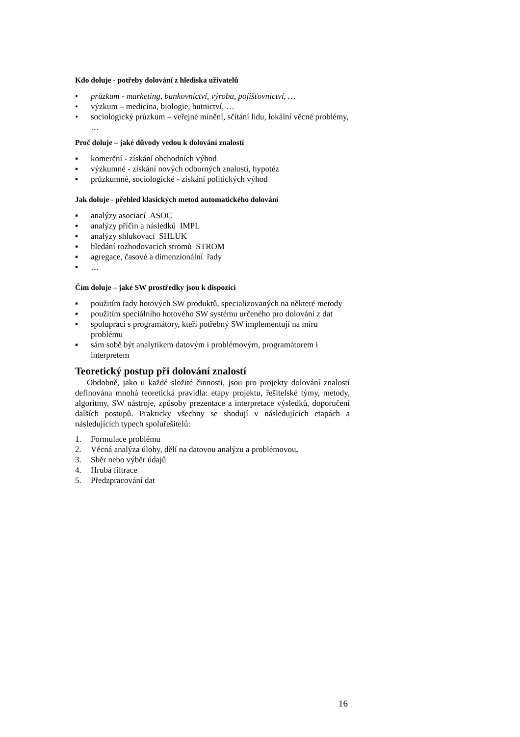Kdo doluje - potřeby dolování z hlediska uživatelů
• průzkum - marketing, bankovnictví, výroba, pojišťovnictví, …
• výzkum – medicína, biologie, hutnictví, …
• sociologický průzkum – veřejné mínění, sčítání lidu, lokální věcné problémy, …
Proč doluje – jaké důvody vedou k dolování znalostí
▪ komerční - získání obchodních výhod
▪ výzkumné - získání nových odborných znalostí, hypotéz
▪ průzkumné, sociologické - získání politických výhod
Jak doluje - přehled klasických metod automatického dolování
▪ analýzy asociací ASOC
▪ analýzy příčin a následků IMPL
▪ analýzy shlukovací SHLUK
▪ hledání rozhodovacích stromů STROM
▪ agregace, časové a dimenzionální řady
▪ …
Čím doluje – jaké SW prostředky jsou k dispozici
▪ použitím řady hotových SW produktů, specializovaných na některé metody
▪ použitím speciálního hotového SW systému určeného pro dolování z dat
▪ spoluprací s programátory, kteří potřebný SW implementují na míru problému
▪ sám sobě být analytikem datovým i problémovým, programátorem i interpretem
Teoretický postup při dolování znalostí
Obdobně, jako u každé složité činnosti, jsou pro projekty dolování znalostí definována mnohá teoretická pravidla: etapy projektu, řešitelské týmy, metody, algoritmy, SW nástroje, způsoby prezentace a interpretace výsledků, doporučení dalších postupů. Prakticky všechny se shodují v následujících etapách a následujících typech spoluřešitelů:
1. Formulace problému
2. Věcná analýza úlohy, dělí na datovou analýzu a problémovou.
3. Sběr nebo výběr údajů
4. Hrubá filtrace
5. Předzpracování dat
16